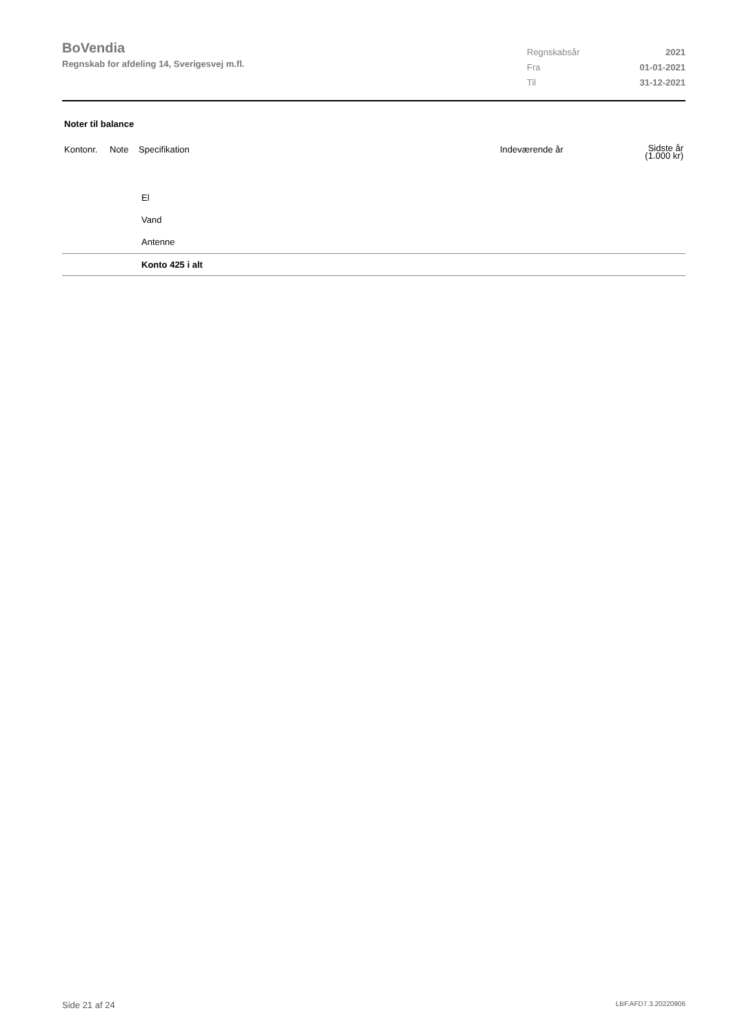BoVendia
Regnskab for afdeling 14, Sverigesvej m.fl.
| Regnskabsår | 2021 |
| Fra | 01-01-2021 |
| Til | 31-12-2021 |
Noter til balance
| Kontonr. | Note | Specifikation | Indeværende år | Sidste år (1.000 kr) |
| --- | --- | --- | --- | --- |
| | | El | | |
| | | Vand | | |
| | | Antenne | | |
| | | Konto 425 i alt | | |
Side 21 af 24 LBF.AFD7.3.20220906